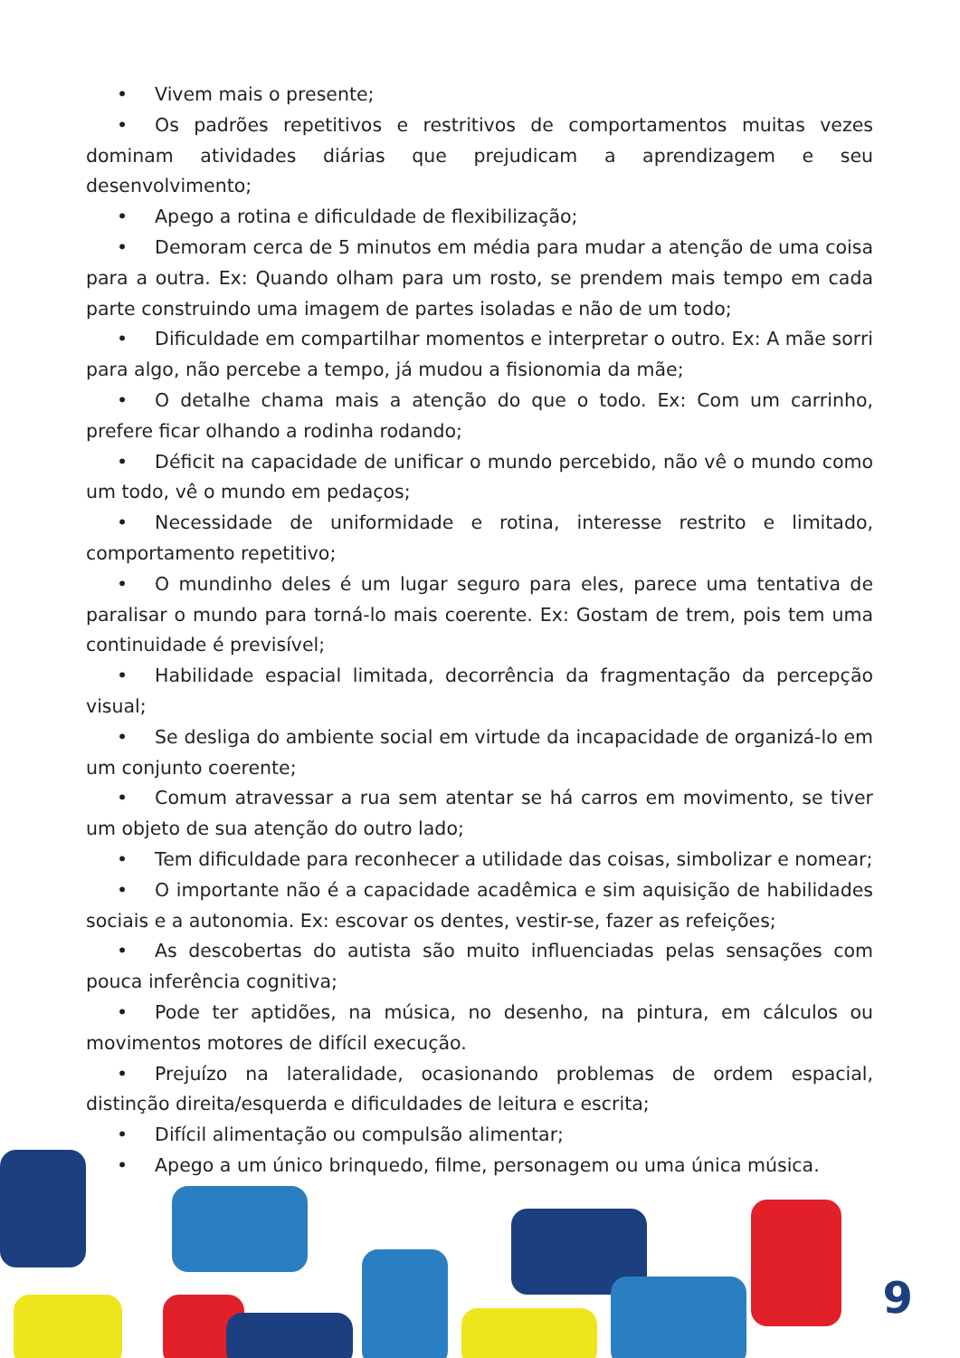• Vivem mais o presente;
• Os padrões repetitivos e restritivos de comportamentos muitas vezes dominam atividades diárias que prejudicam a aprendizagem e seu desenvolvimento;
• Apego a rotina e dificuldade de flexibilização;
• Demoram cerca de 5 minutos em média para mudar a atenção de uma coisa para a outra. Ex: Quando olham para um rosto, se prendem mais tempo em cada parte construindo uma imagem de partes isoladas e não de um todo;
• Dificuldade em compartilhar momentos e interpretar o outro. Ex: A mãe sorri para algo, não percebe a tempo, já mudou a fisionomia da mãe;
• O detalhe chama mais a atenção do que o todo. Ex: Com um carrinho, prefere ficar olhando a rodinha rodando;
• Déficit na capacidade de unificar o mundo percebido, não vê o mundo como um todo, vê o mundo em pedaços;
• Necessidade de uniformidade e rotina, interesse restrito e limitado, comportamento repetitivo;
• O mundinho deles é um lugar seguro para eles, parece uma tentativa de paralisar o mundo para torná-lo mais coerente. Ex: Gostam de trem, pois tem uma continuidade é previsível;
• Habilidade espacial limitada, decorrência da fragmentação da percepção visual;
• Se desliga do ambiente social em virtude da incapacidade de organizá-lo em um conjunto coerente;
• Comum atravessar a rua sem atentar se há carros em movimento, se tiver um objeto de sua atenção do outro lado;
• Tem dificuldade para reconhecer a utilidade das coisas, simbolizar e nomear;
• O importante não é a capacidade acadêmica e sim aquisição de habilidades sociais e a autonomia. Ex: escovar os dentes, vestir-se, fazer as refeições;
• As descobertas do autista são muito influenciadas pelas sensações com pouca inferência cognitiva;
• Pode ter aptidões, na música, no desenho, na pintura, em cálculos ou movimentos motores de difícil execução.
• Prejuízo na lateralidade, ocasionando problemas de ordem espacial, distinção direita/esquerda e dificuldades de leitura e escrita;
• Difícil alimentação ou compulsão alimentar;
• Apego a um único brinquedo, filme, personagem ou uma única música.
9